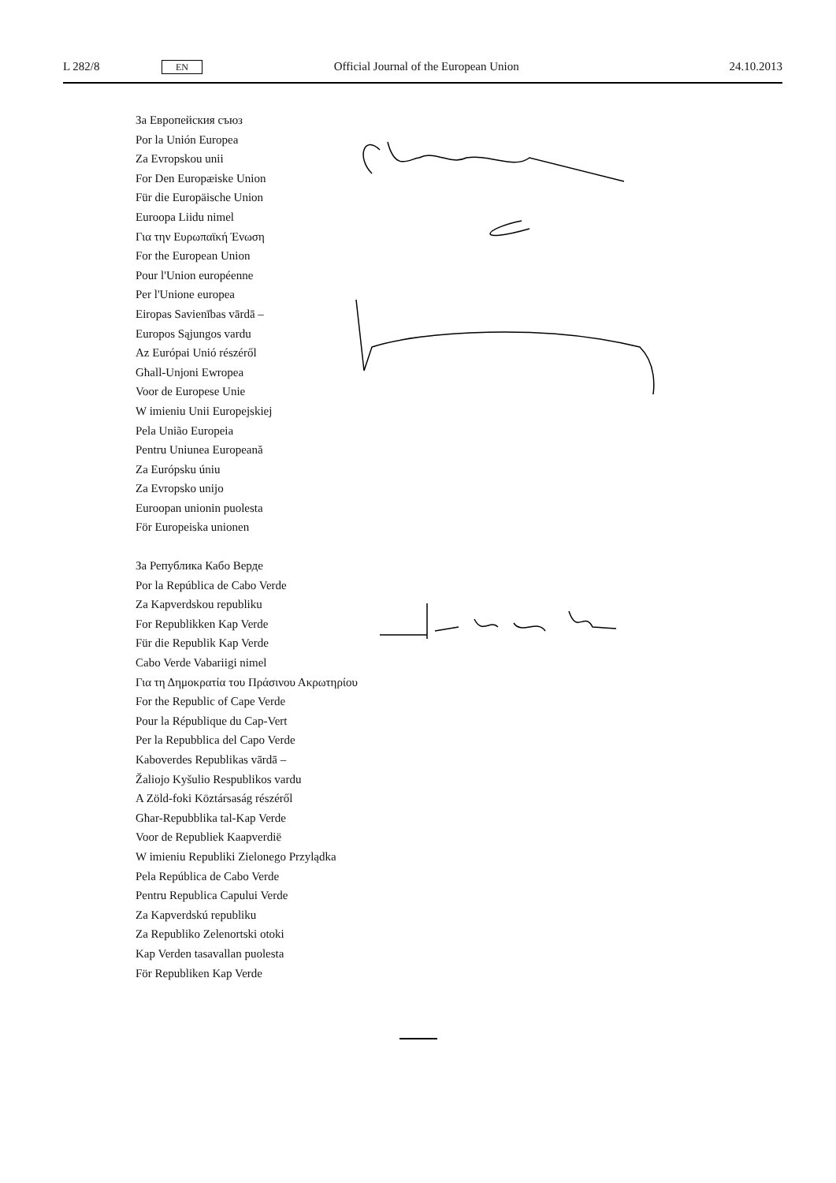L 282/8 EN Official Journal of the European Union 24.10.2013
За Европейския съюз
Por la Unión Europea
Za Evropskou unii
For Den Europæiske Union
Für die Europäische Union
Euroopa Liidu nimel
Για την Ευρωπαϊκή Ένωση
For the European Union
Pour l'Union européenne
Per l'Unione europea
Eiropas Savienības vārdā –
Europos Sąjungos vardu
Az Európai Unió részéről
Għall-Unjoni Ewropea
Voor de Europese Unie
W imieniu Unii Europejskiej
Pela União Europeia
Pentru Uniunea Europeană
Za Európsku úniu
Za Evropsko unijo
Euroopan unionin puolesta
För Europeiska unionen
За Република Кабо Верде
Por la República de Cabo Verde
Za Kapverdskou republiku
For Republikken Kap Verde
Für die Republik Kap Verde
Cabo Verde Vabariigi nimel
Για τη Δημοκρατία του Πράσινου Ακρωτηρίου
For the Republic of Cape Verde
Pour la République du Cap-Vert
Per la Repubblica del Capo Verde
Kaboverdes Republikas vārdā –
Žaliojo Kyšulio Respublikos vardu
A Zöld-foki Köztársaság részéről
Għar-Repubblika tal-Kap Verde
Voor de Republiek Kaapverdië
W imieniu Republiki Zielonego Przylądka
Pela República de Cabo Verde
Pentru Republica Capului Verde
Za Kapverdskú republiku
Za Republiko Zelenortski otoki
Kap Verden tasavallan puolesta
För Republiken Kap Verde